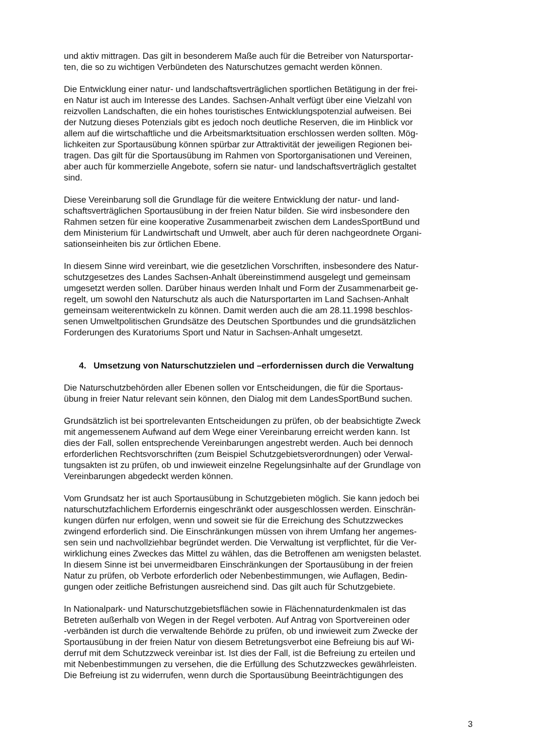und aktiv mittragen. Das gilt in besonderem Maße auch für die Betreiber von Natursportar-
ten, die so zu wichtigen Verbündeten des Naturschutzes gemacht werden können.
Die Entwicklung einer natur- und landschaftsverträglichen sportlichen Betätigung in der frei-
en Natur ist auch im Interesse des Landes. Sachsen-Anhalt verfügt über eine Vielzahl von
reizvollen Landschaften, die ein hohes touristisches Entwicklungspotenzial aufweisen. Bei
der Nutzung dieses Potenzials gibt es jedoch noch deutliche Reserven, die im Hinblick vor
allem auf die wirtschaftliche und die Arbeitsmarktsituation erschlossen werden sollten. Mög-
lichkeiten zur Sportausübung können spürbar zur Attraktivität der jeweiligen Regionen bei-
tragen. Das gilt für die Sportausübung im Rahmen von Sportorganisationen und Vereinen,
aber auch für kommerzielle Angebote, sofern sie natur- und landschaftsverträglich gestaltet
sind.
Diese Vereinbarung soll die Grundlage für die weitere Entwicklung der natur- und land-
schaftsverträglichen Sportausübung in der freien Natur bilden. Sie wird insbesondere den
Rahmen setzen für eine kooperative Zusammenarbeit zwischen dem LandesSportBund und
dem Ministerium für Landwirtschaft und Umwelt, aber auch für deren nachgeordnete Organi-
sationseinheiten bis zur örtlichen Ebene.
In diesem Sinne wird vereinbart, wie die gesetzlichen Vorschriften, insbesondere des Natur-
schutzgesetzes des Landes Sachsen-Anhalt übereinstimmend ausgelegt und gemeinsam
umgesetzt werden sollen. Darüber hinaus werden Inhalt und Form der Zusammenarbeit ge-
regelt, um sowohl den Naturschutz als auch die Natursportarten im Land Sachsen-Anhalt
gemeinsam weiterentwickeln zu können. Damit werden auch die am 28.11.1998 beschlos-
senen Umweltpolitischen Grundsätze des Deutschen Sportbundes und die grundsätzlichen
Forderungen des Kuratoriums Sport und Natur in Sachsen-Anhalt umgesetzt.
4. Umsetzung von Naturschutzzielen und –erfordernissen durch die Verwaltung
Die Naturschutzbehörden aller Ebenen sollen vor Entscheidungen, die für die Sportaus-
übung in freier Natur relevant sein können, den Dialog mit dem LandesSportBund suchen.
Grundsätzlich ist bei sportrelevanten Entscheidungen zu prüfen, ob der beabsichtigte Zweck
mit angemessenem Aufwand auf dem Wege einer Vereinbarung erreicht werden kann. Ist
dies der Fall, sollen entsprechende Vereinbarungen angestrebt werden. Auch bei dennoch
erforderlichen Rechtsvorschriften (zum Beispiel Schutzgebietsverordnungen) oder Verwal-
tungsakten ist zu prüfen, ob und inwieweit einzelne Regelungsinhalte auf der Grundlage von
Vereinbarungen abgedeckt werden können.
Vom Grundsatz her ist auch Sportausübung in Schutzgebieten möglich. Sie kann jedoch bei
naturschutzfachlichem Erfordernis eingeschränkt oder ausgeschlossen werden. Einschrän-
kungen dürfen nur erfolgen, wenn und soweit sie für die Erreichung des Schutzzweckes
zwingend erforderlich sind. Die Einschränkungen müssen von ihrem Umfang her angemes-
sen sein und nachvollziehbar begründet werden. Die Verwaltung ist verpflichtet, für die Ver-
wirklichung eines Zweckes das Mittel zu wählen, das die Betroffenen am wenigsten belastet.
In diesem Sinne ist bei unvermeidbaren Einschränkungen der Sportausübung in der freien
Natur zu prüfen, ob Verbote erforderlich oder Nebenbestimmungen, wie Auflagen, Bedin-
gungen oder zeitliche Befristungen ausreichend sind. Das gilt auch für Schutzgebiete.
In Nationalpark- und Naturschutzgebietsflächen sowie in Flächennaturdenkmalen ist das
Betreten außerhalb von Wegen in der Regel verboten. Auf Antrag von Sportvereinen oder
-verbänden ist durch die verwaltende Behörde zu prüfen, ob und inwieweit zum Zwecke der
Sportausübung in der freien Natur von diesem Betretungsverbot eine Befreiung bis auf Wi-
derruf mit dem Schutzzweck vereinbar ist. Ist dies der Fall, ist die Befreiung zu erteilen und
mit Nebenbestimmungen zu versehen, die die Erfüllung des Schutzzweckes gewährleisten.
Die Befreiung ist zu widerrufen, wenn durch die Sportausübung Beeinträchtigungen des
3